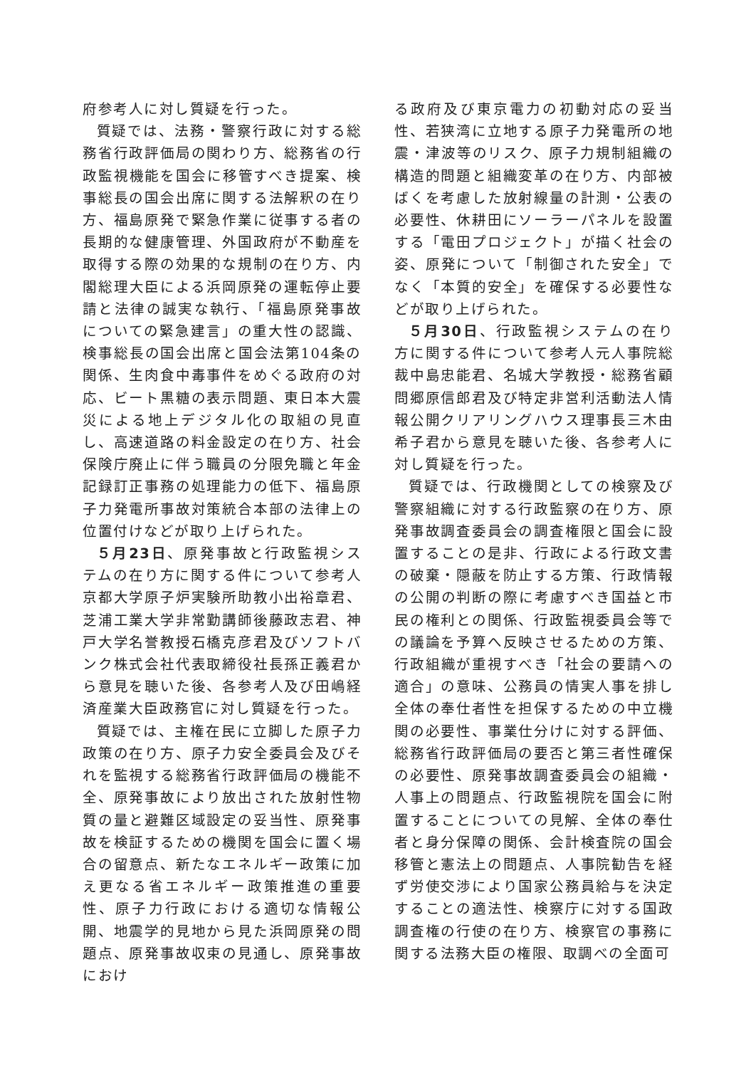府参考人に対し質疑を行った。
質疑では、法務・警察行政に対する総務省行政評価局の関わり方、総務省の行政監視機能を国会に移管すべき提案、検事総長の国会出席に関する法解釈の在り方、福島原発で緊急作業に従事する者の長期的な健康管理、外国政府が不動産を取得する際の効果的な規制の在り方、内閣総理大臣による浜岡原発の運転停止要請と法律の誠実な執行、「福島原発事故についての緊急建言」の重大性の認識、検事総長の国会出席と国会法第104条の関係、生肉食中毒事件をめぐる政府の対応、ビート黒糖の表示問題、東日本大震災による地上デジタル化の取組の見直し、高速道路の料金設定の在り方、社会保険庁廃止に伴う職員の分限免職と年金記録訂正事務の処理能力の低下、福島原子力発電所事故対策統合本部の法律上の位置付けなどが取り上げられた。
５月23日、原発事故と行政監視システムの在り方に関する件について参考人京都大学原子炉実験所助教小出裕章君、芝浦工業大学非常勤講師後藤政志君、神戸大学名誉教授石橋克彦君及びソフトバンク株式会社代表取締役社長孫正義君から意見を聴いた後、各参考人及び田嶋経済産業大臣政務官に対し質疑を行った。
質疑では、主権在民に立脚した原子力政策の在り方、原子力安全委員会及びそれを監視する総務省行政評価局の機能不全、原発事故により放出された放射性物質の量と避難区域設定の妥当性、原発事故を検証するための機関を国会に置く場合の留意点、新たなエネルギー政策に加え更なる省エネルギー政策推進の重要性、原子力行政における適切な情報公開、地震学的見地から見た浜岡原発の問題点、原発事故収束の見通し、原発事故におけ
る政府及び東京電力の初動対応の妥当性、若狭湾に立地する原子力発電所の地震・津波等のリスク、原子力規制組織の構造的問題と組織変革の在り方、内部被ばくを考慮した放射線量の計測・公表の必要性、休耕田にソーラーパネルを設置する「電田プロジェクト」が描く社会の姿、原発について「制御された安全」でなく「本質的安全」を確保する必要性などが取り上げられた。
５月30日、行政監視システムの在り方に関する件について参考人元人事院総裁中島忠能君、名城大学教授・総務省顧問郷原信郎君及び特定非営利活動法人情報公開クリアリングハウス理事長三木由希子君から意見を聴いた後、各参考人に対し質疑を行った。
質疑では、行政機関としての検察及び警察組織に対する行政監察の在り方、原発事故調査委員会の調査権限と国会に設置することの是非、行政による行政文書の破棄・隠蔽を防止する方策、行政情報の公開の判断の際に考慮すべき国益と市民の権利との関係、行政監視委員会等での議論を予算へ反映させるための方策、行政組織が重視すべき「社会の要請への適合」の意味、公務員の情実人事を排し全体の奉仕者性を担保するための中立機関の必要性、事業仕分けに対する評価、総務省行政評価局の要否と第三者性確保の必要性、原発事故調査委員会の組織・人事上の問題点、行政監視院を国会に附置することについての見解、全体の奉仕者と身分保障の関係、会計検査院の国会移管と憲法上の問題点、人事院勧告を経ず労使交渉により国家公務員給与を決定することの適法性、検察庁に対する国政調査権の行使の在り方、検察官の事務に関する法務大臣の権限、取調べの全面可